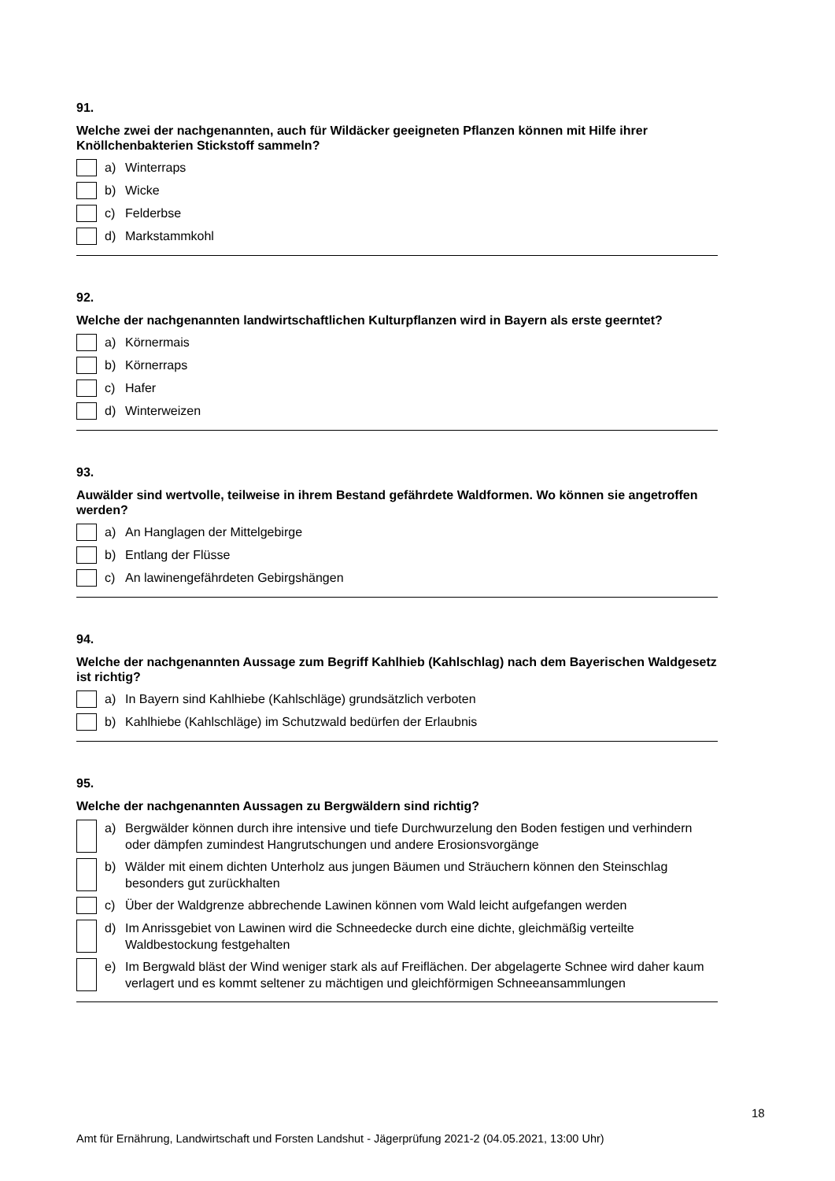91.
Welche zwei der nachgenannten, auch für Wildäcker geeigneten Pflanzen können mit Hilfe ihrer Knöllchenbakterien Stickstoff sammeln?
a) Winterraps
b) Wicke
c) Felderbse
d) Markstammkohl
92.
Welche der nachgenannten landwirtschaftlichen Kulturpflanzen wird in Bayern als erste geerntet?
a) Körnermais
b) Körnerraps
c) Hafer
d) Winterweizen
93.
Auwälder sind wertvolle, teilweise in ihrem Bestand gefährdete Waldformen. Wo können sie angetroffen werden?
a) An Hanglagen der Mittelgebirge
b) Entlang der Flüsse
c) An lawinengefährdeten Gebirgshängen
94.
Welche der nachgenannten Aussage zum Begriff Kahlhieb (Kahlschlag) nach dem Bayerischen Waldgesetz ist richtig?
a) In Bayern sind Kahlhiebe (Kahlschläge) grundsätzlich verboten
b) Kahlhiebe (Kahlschläge) im Schutzwald bedürfen der Erlaubnis
95.
Welche der nachgenannten Aussagen zu Bergwäldern sind richtig?
a) Bergwälder können durch ihre intensive und tiefe Durchwurzelung den Boden festigen und verhindern oder dämpfen zumindest Hangrutschungen und andere Erosionsvorgänge
b) Wälder mit einem dichten Unterholz aus jungen Bäumen und Sträuchern können den Steinschlag besonders gut zurückhalten
c) Über der Waldgrenze abbrechende Lawinen können vom Wald leicht aufgefangen werden
d) Im Anrissgebiet von Lawinen wird die Schneedecke durch eine dichte, gleichmäßig verteilte Waldbestockung festgehalten
e) Im Bergwald bläst der Wind weniger stark als auf Freiflächen. Der abgelagerte Schnee wird daher kaum verlagert und es kommt seltener zu mächtigen und gleichförmigen Schneeansammlungen
18
Amt für Ernährung, Landwirtschaft und Forsten Landshut - Jägerprüfung 2021-2 (04.05.2021, 13:00 Uhr)